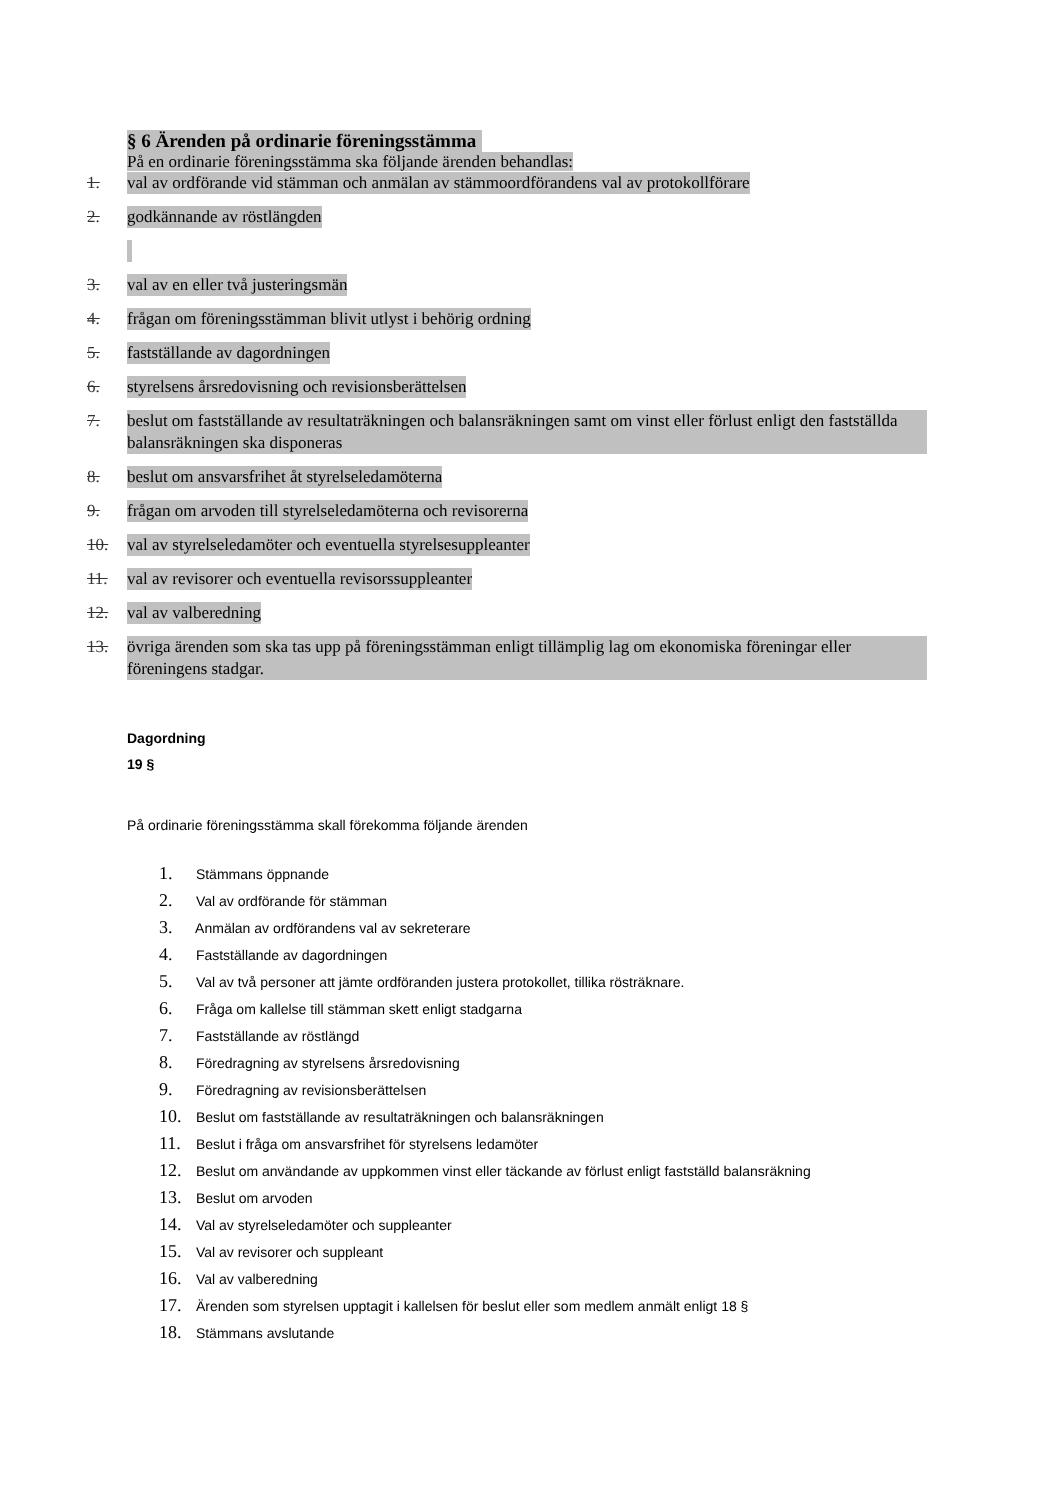§ 6 Ärenden på ordinarie föreningsstämma
På en ordinarie föreningsstämma ska följande ärenden behandlas:
1. val av ordförande vid stämman och anmälan av stämmoordförandens val av protokollförare
2. godkännande av röstlängden
3. val av en eller två justeringsmän
4. frågan om föreningsstämman blivit utlyst i behörig ordning
5. fastställande av dagordningen
6. styrelsens årsredovisning och revisionsberättelsen
7. beslut om fastställande av resultaträkningen och balansräkningen samt om vinst eller förlust enligt den fastställda balansräkningen ska disponeras
8. beslut om ansvarsfrihet åt styrelseledamöterna
9. frågan om arvoden till styrelseledamöterna och revisorerna
10. val av styrelseledamöter och eventuella styrelsesuppleanter
11. val av revisorer och eventuella revisorssuppleanter
12. val av valberedning
13. övriga ärenden som ska tas upp på föreningsstämman enligt tillämplig lag om ekonomiska föreningar eller föreningens stadgar.
Dagordning
19 §
På ordinarie föreningsstämma skall förekomma följande ärenden
1. Stämmans öppnande
2. Val av ordförande för stämman
3. Anmälan av ordförandens val av sekreterare
4. Fastställande av dagordningen
5. Val av två personer att jämte ordföranden justera protokollet, tillika rösträknare.
6. Fråga om kallelse till stämman skett enligt stadgarna
7. Fastställande av röstlängd
8. Föredragning av styrelsens årsredovisning
9. Föredragning av revisionsberättelsen
10. Beslut om fastställande av resultaträkningen och balansräkningen
11. Beslut i fråga om ansvarsfrihet för styrelsens ledamöter
12. Beslut om användande av uppkommen vinst eller täckande av förlust enligt fastställd balansräkning
13. Beslut om arvoden
14. Val av styrelseledamöter och suppleanter
15. Val av revisorer och suppleant
16. Val av valberedning
17. Ärenden som styrelsen upptagit i kallelsen för beslut eller som medlem anmält enligt 18 §
18. Stämmans avslutande